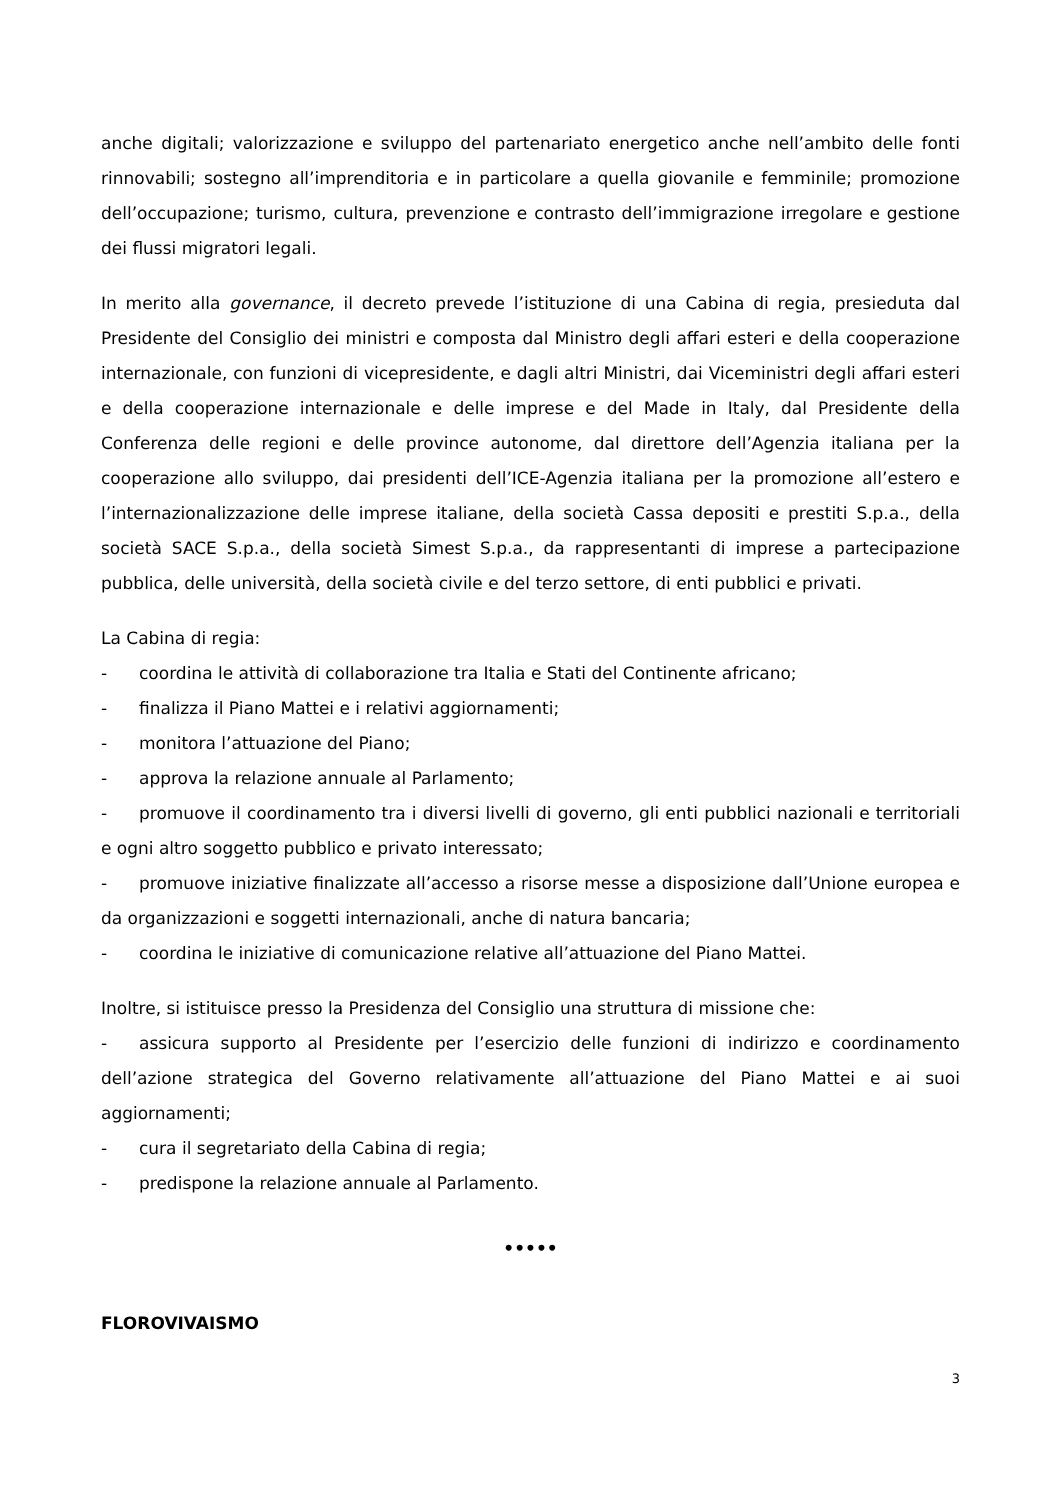anche digitali; valorizzazione e sviluppo del partenariato energetico anche nell’ambito delle fonti rinnovabili; sostegno all’imprenditoria e in particolare a quella giovanile e femminile; promozione dell’occupazione; turismo, cultura, prevenzione e contrasto dell’immigrazione irregolare e gestione dei flussi migratori legali.
In merito alla governance, il decreto prevede l’istituzione di una Cabina di regia, presieduta dal Presidente del Consiglio dei ministri e composta dal Ministro degli affari esteri e della cooperazione internazionale, con funzioni di vicepresidente, e dagli altri Ministri, dai Viceministri degli affari esteri e della cooperazione internazionale e delle imprese e del Made in Italy, dal Presidente della Conferenza delle regioni e delle province autonome, dal direttore dell’Agenzia italiana per la cooperazione allo sviluppo, dai presidenti dell’ICE-Agenzia italiana per la promozione all’estero e l’internazionalizzazione delle imprese italiane, della società Cassa depositi e prestiti S.p.a., della società SACE S.p.a., della società Simest S.p.a., da rappresentanti di imprese a partecipazione pubblica, delle università, della società civile e del terzo settore, di enti pubblici e privati.
La Cabina di regia:
- coordina le attività di collaborazione tra Italia e Stati del Continente africano;
- finalizza il Piano Mattei e i relativi aggiornamenti;
- monitora l’attuazione del Piano;
- approva la relazione annuale al Parlamento;
- promuove il coordinamento tra i diversi livelli di governo, gli enti pubblici nazionali e territoriali e ogni altro soggetto pubblico e privato interessato;
- promuove iniziative finalizzate all’accesso a risorse messe a disposizione dall’Unione europea e da organizzazioni e soggetti internazionali, anche di natura bancaria;
- coordina le iniziative di comunicazione relative all’attuazione del Piano Mattei.
Inoltre, si istituisce presso la Presidenza del Consiglio una struttura di missione che:
- assicura supporto al Presidente per l’esercizio delle funzioni di indirizzo e coordinamento dell’azione strategica del Governo relativamente all’attuazione del Piano Mattei e ai suoi aggiornamenti;
- cura il segretariato della Cabina di regia;
- predispone la relazione annuale al Parlamento.
•••••
FLOROVIVAISMO
3